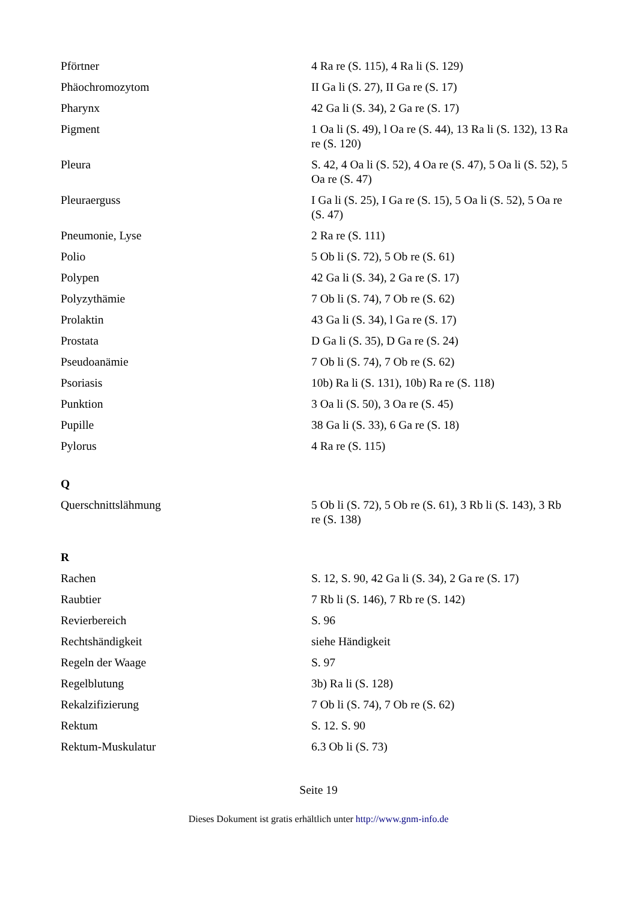| Pförtner | 4 Ra re (S. 115), 4 Ra li (S. 129) |
| Phäochromozytom | II Ga li (S. 27), II Ga re (S. 17) |
| Pharynx | 42 Ga li (S. 34), 2 Ga re (S. 17) |
| Pigment | 1 Oa li (S. 49), l Oa re (S. 44), 13 Ra li (S. 132), 13 Ra re (S. 120) |
| Pleura | S. 42, 4 Oa li (S. 52), 4 Oa re (S. 47), 5 Oa li (S. 52), 5 Oa re (S. 47) |
| Pleuraerguss | I Ga li (S. 25), I Ga re (S. 15), 5 Oa li (S. 52), 5 Oa re (S. 47) |
| Pneumonie, Lyse | 2 Ra re (S. 111) |
| Polio | 5 Ob li (S. 72), 5 Ob re (S. 61) |
| Polypen | 42 Ga li (S. 34), 2 Ga re (S. 17) |
| Polyzythämie | 7 Ob li (S. 74), 7 Ob re (S. 62) |
| Prolaktin | 43 Ga li (S. 34), l Ga re (S. 17) |
| Prostata | D Ga li (S. 35), D Ga re (S. 24) |
| Pseudoanämie | 7 Ob li (S. 74), 7 Ob re (S. 62) |
| Psoriasis | 10b) Ra li (S. 131), 10b) Ra re (S. 118) |
| Punktion | 3 Oa li (S. 50), 3 Oa re (S. 45) |
| Pupille | 38 Ga li (S. 33), 6 Ga re (S. 18) |
| Pylorus | 4 Ra re (S. 115) |
| Q | |
| Querschnittslähmung | 5 Ob li (S. 72), 5 Ob re (S. 61), 3 Rb li (S. 143), 3 Rb re (S. 138) |
| R | |
| Rachen | S. 12, S. 90, 42 Ga li (S. 34), 2 Ga re (S. 17) |
| Raubtier | 7 Rb li (S. 146), 7 Rb re (S. 142) |
| Revierbereich | S. 96 |
| Rechtshändigkeit | siehe Händigkeit |
| Regeln der Waage | S. 97 |
| Regelblutung | 3b) Ra li (S. 128) |
| Rekalzifizierung | 7 Ob li (S. 74), 7 Ob re (S. 62) |
| Rektum | S. 12. S. 90 |
| Rektum-Muskulatur | 6.3 Ob li (S. 73) |
Seite 19
Dieses Dokument ist gratis erhältlich unter http://www.gnm-info.de